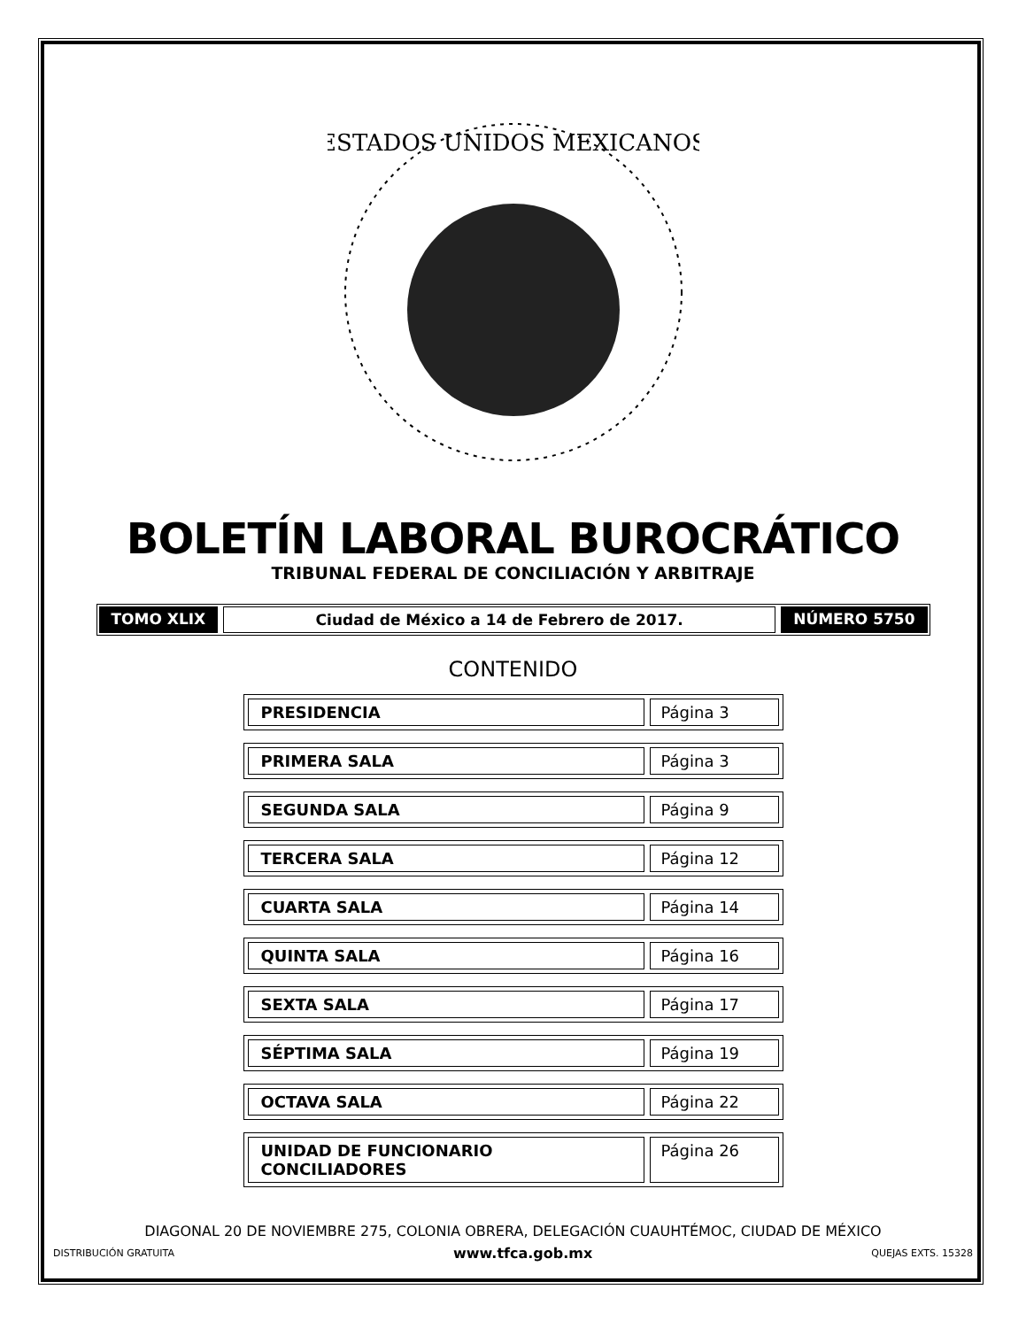ESTADOS UNIDOS MEXICANOS
BOLETÍN LABORAL BUROCRÁTICO
TRIBUNAL FEDERAL DE CONCILIACIÓN Y ARBITRAJE
TOMO XLIX Ciudad de México a 14 de Febrero de 2017. NÚMERO 5750
CONTENIDO
PRESIDENCIA Página 3
PRIMERA SALA Página 3
SEGUNDA SALA Página 9
TERCERA SALA Página 12
CUARTA SALA Página 14
QUINTA SALA Página 16
SEXTA SALA Página 17
SÉPTIMA SALA Página 19
OCTAVA SALA Página 22
UNIDAD DE FUNCIONARIO CONCILIADORES Página 26
DIAGONAL 20 DE NOVIEMBRE 275, COLONIA OBRERA, DELEGACIÓN CUAUHTÉMOC, CIUDAD DE MÉXICO
DISTRIBUCIÓN GRATUITA www.tfca.gob.mx QUEJAS EXTS. 15328